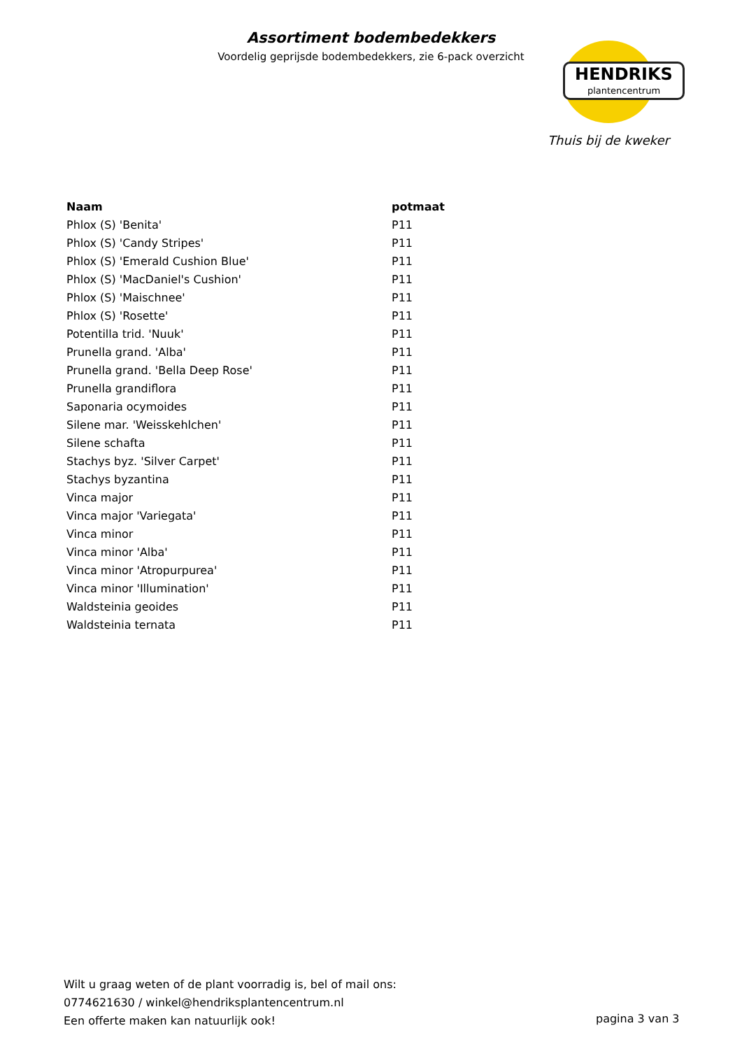Assortiment bodembedekkers
Voordelig geprijsde bodembedekkers, zie 6-pack overzicht
HENDRIKS
plantencentrum
Thuis bij de kweker
| Naam | potmaat |
| --- | --- |
| Phlox (S) 'Benita' | P11 |
| Phlox (S) 'Candy Stripes' | P11 |
| Phlox (S) 'Emerald Cushion Blue' | P11 |
| Phlox (S) 'MacDaniel's Cushion' | P11 |
| Phlox (S) 'Maischnee' | P11 |
| Phlox (S) 'Rosette' | P11 |
| Potentilla trid. 'Nuuk' | P11 |
| Prunella grand. 'Alba' | P11 |
| Prunella grand. 'Bella Deep Rose' | P11 |
| Prunella grandiflora | P11 |
| Saponaria ocymoides | P11 |
| Silene mar. 'Weisskehlchen' | P11 |
| Silene schafta | P11 |
| Stachys byz. 'Silver Carpet' | P11 |
| Stachys byzantina | P11 |
| Vinca major | P11 |
| Vinca major 'Variegata' | P11 |
| Vinca minor | P11 |
| Vinca minor 'Alba' | P11 |
| Vinca minor 'Atropurpurea' | P11 |
| Vinca minor 'Illumination' | P11 |
| Waldsteinia geoides | P11 |
| Waldsteinia ternata | P11 |
Wilt u graag weten of de plant voorradig is, bel of mail ons:
0774621630 / winkel@hendriksplantencentrum.nl
Een offerte maken kan natuurlijk ook!
pagina 3 van 3